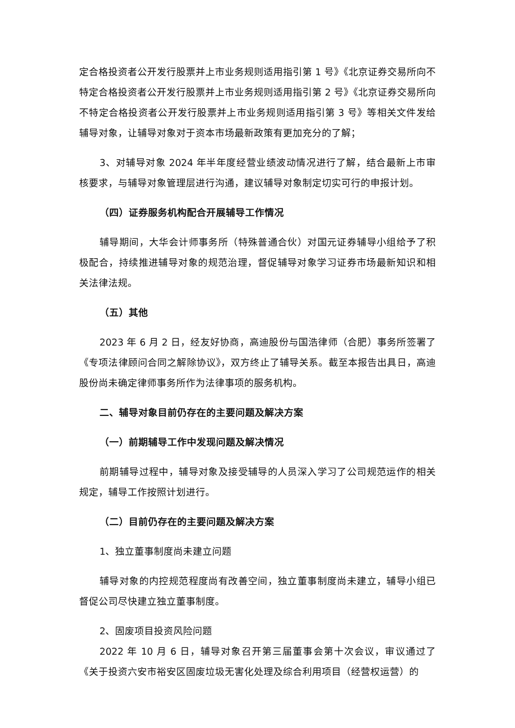定合格投资者公开发行股票并上市业务规则适用指引第 1 号》《北京证券交易所向不特定合格投资者公开发行股票并上市业务规则适用指引第 2 号》《北京证券交易所向不特定合格投资者公开发行股票并上市业务规则适用指引第 3 号》等相关文件发给辅导对象，让辅导对象对于资本市场最新政策有更加充分的了解；
3、对辅导对象 2024 年半年度经营业绩波动情况进行了解，结合最新上市审核要求，与辅导对象管理层进行沟通，建议辅导对象制定切实可行的申报计划。
（四）证券服务机构配合开展辅导工作情况
辅导期间，大华会计师事务所（特殊普通合伙）对国元证券辅导小组给予了积极配合，持续推进辅导对象的规范治理，督促辅导对象学习证券市场最新知识和相关法律法规。
（五）其他
2023 年 6 月 2 日，经友好协商，高迪股份与国浩律师（合肥）事务所签署了《专项法律顾问合同之解除协议》，双方终止了辅导关系。截至本报告出具日，高迪股份尚未确定律师事务所作为法律事项的服务机构。
二、辅导对象目前仍存在的主要问题及解决方案
（一）前期辅导工作中发现问题及解决情况
前期辅导过程中，辅导对象及接受辅导的人员深入学习了公司规范运作的相关规定，辅导工作按照计划进行。
（二）目前仍存在的主要问题及解决方案
1、独立董事制度尚未建立问题
辅导对象的内控规范程度尚有改善空间，独立董事制度尚未建立，辅导小组已督促公司尽快建立独立董事制度。
2、固废项目投资风险问题
2022 年 10 月 6 日，辅导对象召开第三届董事会第十次会议，审议通过了《关于投资六安市裕安区固废垃圾无害化处理及综合利用项目（经营权运营）的